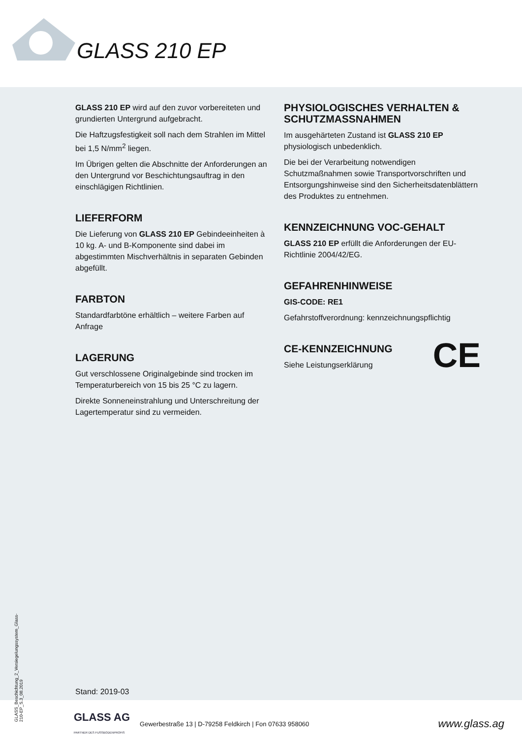GLASS 210 EP
GLASS 210 EP wird auf den zuvor vorbereiteten und grundierten Untergrund aufgebracht.
Die Haftzugsfestigkeit soll nach dem Strahlen im Mittel bei 1,5 N/mm<sup>2</sup> liegen.
Im Übrigen gelten die Abschnitte der Anforderungen an den Untergrund vor Beschichtungsauftrag in den einschlägigen Richtlinien.
LIEFERFORM
Die Lieferung von GLASS 210 EP Gebindeeinheiten à 10 kg. A- und B-Komponente sind dabei im abgestimmten Mischverhältnis in separaten Gebinden abgefüllt.
FARBTON
Standardfarbtöne erhältlich – weitere Farben auf Anfrage
LAGERUNG
Gut verschlossene Originalgebinde sind trocken im Temperaturbereich von 15 bis 25 °C zu lagern.
Direkte Sonneneinstrahlung und Unterschreitung der Lagertemperatur sind zu vermeiden.
PHYSIOLOGISCHES VERHALTEN & SCHUTZMASSNAHMEN
Im ausgehärteten Zustand ist GLASS 210 EP physiologisch unbedenklich.
Die bei der Verarbeitung notwendigen Schutzmaßnahmen sowie Transportvorschriften und Entsorgungshinweise sind den Sicherheitsdatenblättern des Produktes zu entnehmen.
KENNZEICHNUNG VOC-GEHALT
GLASS 210 EP erfüllt die Anforderungen der EU-Richtlinie 2004/42/EG.
GEFAHRENHINWEISE
GIS-CODE: RE1
Gefahrstoffverordnung: kennzeichnungspflichtig
CE-KENNZEICHNUNG CE
Siehe Leistungserklärung
GLASS_Beschichtung_2_Versiegelungssystem_Glass-210-EP_S.3_08.2019
Stand: 2019-03
GLASS AG
PARTNER DES FUSSBODENPROFIS Gewerbestraße 13 | D-79258 Feldkirch | Fon 07633 958060 www.glass.ag